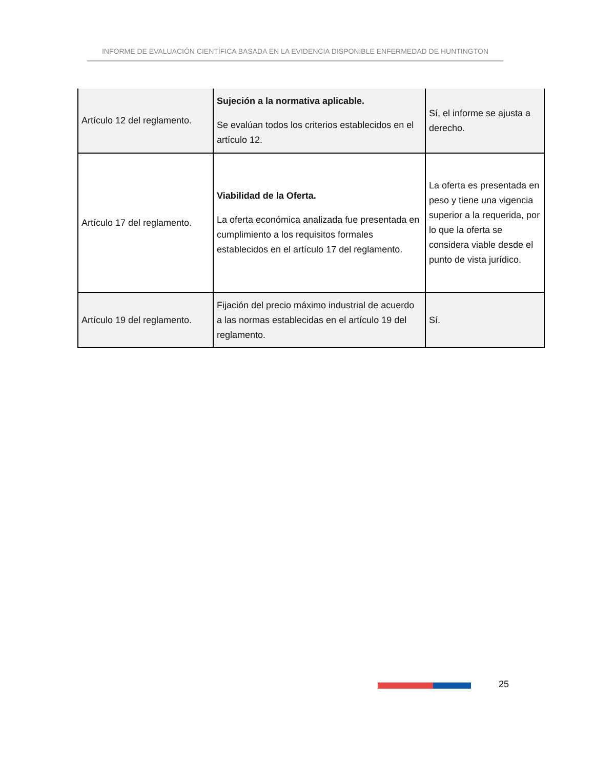INFORME DE EVALUACIÓN CIENTÍFICA BASADA EN LA EVIDENCIA DISPONIBLE ENFERMEDAD DE HUNTINGTON
| Artículo 12 del reglamento. | Sujeción a la normativa aplicable. Se evalúan todos los criterios establecidos en el artículo 12. | Sí, el informe se ajusta a derecho. |
| Artículo 17 del reglamento. | Viabilidad de la Oferta. La oferta económica analizada fue presentada en cumplimiento a los requisitos formales establecidos en el artículo 17 del reglamento. | La oferta es presentada en peso y tiene una vigencia superior a la requerida, por lo que la oferta se considera viable desde el punto de vista jurídico. |
| Artículo 19 del reglamento. | Fijación del precio máximo industrial de acuerdo a las normas establecidas en el artículo 19 del reglamento. | Sí. |
25